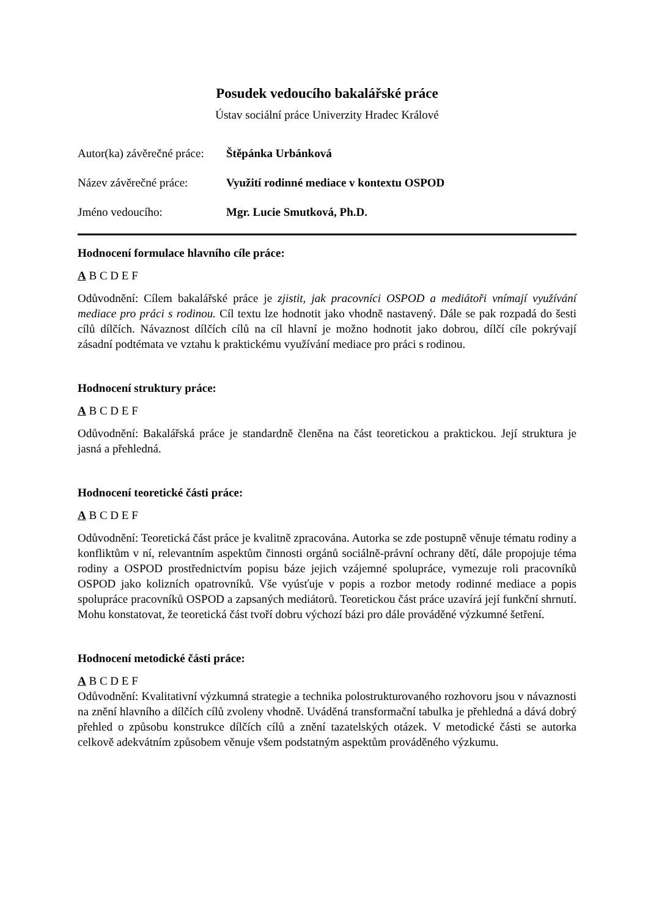Posudek vedoucího bakalářské práce
Ústav sociální práce Univerzity Hradec Králové
Autor(ka) závěrečné práce: Štěpánka Urbánková
Název závěrečné práce: Využití rodinné mediace v kontextu OSPOD
Jméno vedoucího: Mgr. Lucie Smutková, Ph.D.
Hodnocení formulace hlavního cíle práce:
A B C D E F
Odůvodnění: Cílem bakalářské práce je zjistit, jak pracovníci OSPOD a mediátoři vnímají využívání mediace pro práci s rodinou. Cíl textu lze hodnotit jako vhodně nastavený. Dále se pak rozpadá do šesti cílů dílčích. Návaznost dílčích cílů na cíl hlavní je možno hodnotit jako dobrou, dílčí cíle pokrývají zásadní podtémata ve vztahu k praktickému využívání mediace pro práci s rodinou.
Hodnocení struktury práce:
A B C D E F
Odůvodnění: Bakalářská práce je standardně členěna na část teoretickou a praktickou. Její struktura je jasná a přehledná.
Hodnocení teoretické části práce:
A B C D E F
Odůvodnění: Teoretická část práce je kvalitně zpracována. Autorka se zde postupně věnuje tématu rodiny a konfliktům v ní, relevantním aspektům činnosti orgánů sociálně-právní ochrany dětí, dále propojuje téma rodiny a OSPOD prostřednictvím popisu báze jejich vzájemné spolupráce, vymezuje roli pracovníků OSPOD jako kolizních opatrovníků. Vše vyúsťuje v popis a rozbor metody rodinné mediace a popis spolupráce pracovníků OSPOD a zapsaných mediátorů. Teoretickou část práce uzavírá její funkční shrnutí. Mohu konstatovat, že teoretická část tvoří dobru výchozí bázi pro dále prováděné výzkumné šetření.
Hodnocení metodické části práce:
A B C D E F
Odůvodnění: Kvalitativní výzkumná strategie a technika polostrukturovaného rozhovoru jsou v návaznosti na znění hlavního a dílčích cílů zvoleny vhodně. Uváděná transformační tabulka je přehledná a dává dobrý přehled o způsobu konstrukce dílčích cílů a znění tazatelských otázek. V metodické části se autorka celkově adekvátním způsobem věnuje všem podstatným aspektům prováděného výzkumu.